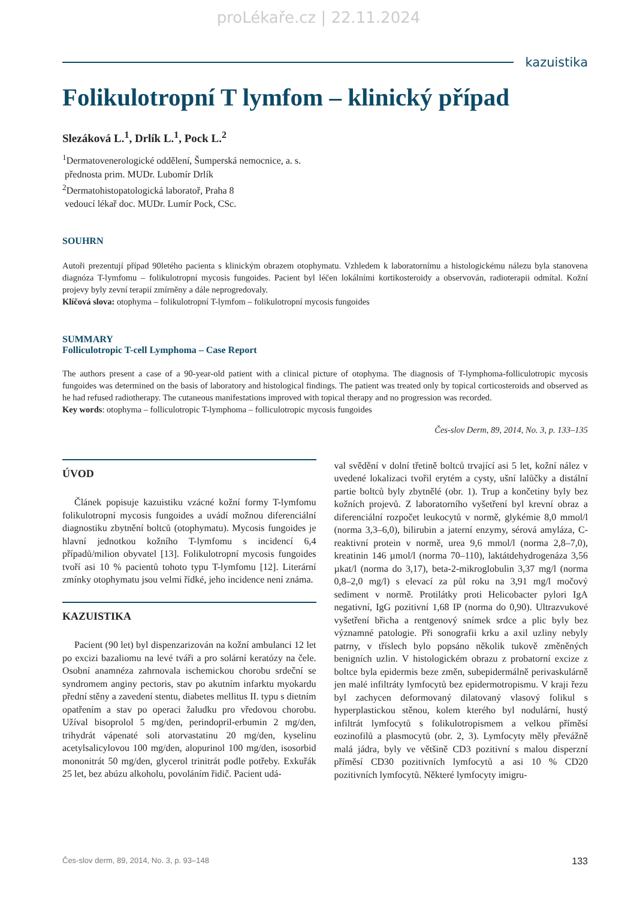proLékaře.cz | 22.11.2024
kazuistika
Folikulotropní T lymfom – klinický případ
Slezáková L.<sup>1</sup>, Drlík L.<sup>1</sup>, Pock L.<sup>2</sup>
<sup>1</sup> Dermatovenerologické oddělení, Šumperská nemocnice, a. s.
přednosta prim. MUDr. Lubomír Drlík
<sup>2</sup> Dermatohistopatologická laboratoř, Praha 8
vedoucí lékař doc. MUDr. Lumír Pock, CSc.
SOUHRN
Autoři prezentují případ 90letého pacienta s klinickým obrazem otophymatu. Vzhledem k laboratornímu a histologickému nálezu byla stanovena diagnóza T-lymfomu – folikulotropní mycosis fungoides. Pacient byl léčen lokálními kortikosteroidy a observován, radioterapii odmítal. Kožní projevy byly zevní terapií zmírněny a dále neprogredovaly.
Klíčová slova: otophyma – folikulotropní T-lymfom – folikulotropní mycosis fungoides
SUMMARY
Folliculotropic T-cell Lymphoma – Case Report
The authors present a case of a 90-year-old patient with a clinical picture of otophyma. The diagnosis of T-lymphoma-folliculotropic mycosis fungoides was determined on the basis of laboratory and histological findings. The patient was treated only by topical corticosteroids and observed as he had refused radiotherapy. The cutaneous manifestations improved with topical therapy and no progression was recorded.
Key words: otophyma – folliculotropic T-lymphoma – folliculotropic mycosis fungoides
Čes-slov Derm, 89, 2014, No. 3, p. 133–135
ÚVOD
Článek popisuje kazuistiku vzácné kožní formy T-lymfomu folikulotropní mycosis fungoides a uvádí možnou diferenciální diagnostiku zbytnění boltců (otophymatu). Mycosis fungoides je hlavní jednotkou kožního T-lymfomu s incidencí 6,4 případů/milion obyvatel [13]. Folikulotropní mycosis fungoides tvoří asi 10 % pacientů tohoto typu T-lymfomu [12]. Literární zmínky otophymatu jsou velmi řídké, jeho incidence není známa.
KAZUISTIKA
Pacient (90 let) byl dispenzarizován na kožní ambulanci 12 let po excizi bazaliomu na levé tváři a pro solární keratózy na čele. Osobní anamnéza zahrnovala ischemickou chorobu srdeční se syndromem anginy pectoris, stav po akutním infarktu myokardu přední stěny a zavedení stentu, diabetes mellitus II. typu s dietním opatřením a stav po operaci žaludku pro vředovou chorobu. Užíval bisoprolol 5 mg/den, perindopril-erbumin 2 mg/den, trihydrát vápenaté soli atorvastatinu 20 mg/den, kyselinu acetylsalicylovou 100 mg/den, alopurinol 100 mg/den, isosorbid mononitrát 50 mg/den, glycerol trinitrát podle potřeby. Exkuřák 25 let, bez abúzu alkoholu, povoláním řidič. Pacient udá-
val svědění v dolní třetině boltců trvající asi 5 let, kožní nález v uvedené lokalizaci tvořil erytém a cysty, ušní lalůčky a distální partie boltců byly zbytnělé (obr. 1). Trup a končetiny byly bez kožních projevů. Z laboratorního vyšetření byl krevní obraz a diferenciální rozpočet leukocytů v normě, glykémie 8,0 mmol/l (norma 3,3–6,0), bilirubin a jaterní enzymy, sérová amyláza, C-reaktivní protein v normě, urea 9,6 mmol/l (norma 2,8–7,0), kreatinin 146 µmol/l (norma 70–110), laktátdehydrogenáza 3,56 µkat/l (norma do 3,17), beta-2-mikroglobulin 3,37 mg/l (norma 0,8–2,0 mg/l) s elevací za půl roku na 3,91 mg/l močový sediment v normě. Protilátky proti Helicobacter pylori IgA negativní, IgG pozitivní 1,68 IP (norma do 0,90). Ultrazvukové vyšetření břicha a rentgenový snímek srdce a plic byly bez významné patologie. Při sonografii krku a axil uzliny nebyly patrny, v tříslech bylo popsáno několik tukově změněných benigních uzlin. V histologickém obrazu z probatorní excize z boltce byla epidermis beze změn, subepidermálně perivaskulárně jen malé infiltráty lymfocytů bez epidermotropismu. V kraji řezu byl zachycen deformovaný dilatovaný vlasový folikul s hyperplastickou stěnou, kolem kterého byl nodulární, hustý infiltrát lymfocytů s folikulotropismem a velkou příměsí eozinofilů a plasmocytů (obr. 2, 3). Lymfocyty měly převážně malá jádra, byly ve většině CD3 pozitivní s malou disperzní příměsí CD30 pozitivních lymfocytů a asi 10 % CD20 pozitivních lymfocytů. Některé lymfocyty imigru-
Čes-slov derm, 89, 2014, No. 3, p. 93–148 133